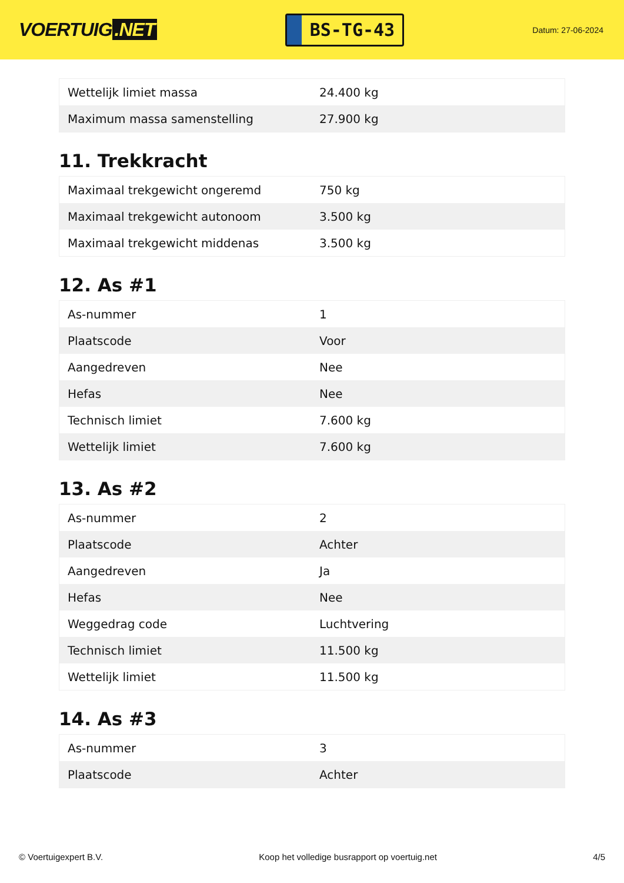VOERTUIG.NET
BS-TG-43
Datum: 27-06-2024
| Wettelijk limiet massa | 24.400 kg |
| Maximum massa samenstelling | 27.900 kg |
11. Trekkracht
| Maximaal trekgewicht ongeremd | 750 kg |
| Maximaal trekgewicht autonoom | 3.500 kg |
| Maximaal trekgewicht middenas | 3.500 kg |
12. As #1
| As-nummer | 1 |
| Plaatscode | Voor |
| Aangedreven | Nee |
| Hefas | Nee |
| Technisch limiet | 7.600 kg |
| Wettelijk limiet | 7.600 kg |
13. As #2
| As-nummer | 2 |
| Plaatscode | Achter |
| Aangedreven | Ja |
| Hefas | Nee |
| Weggedrag code | Luchtvering |
| Technisch limiet | 11.500 kg |
| Wettelijk limiet | 11.500 kg |
14. As #3
| As-nummer | 3 |
| Plaatscode | Achter |
© Voertuigexpert B.V. Koop het volledige busrapport op voertuig.net 4/5